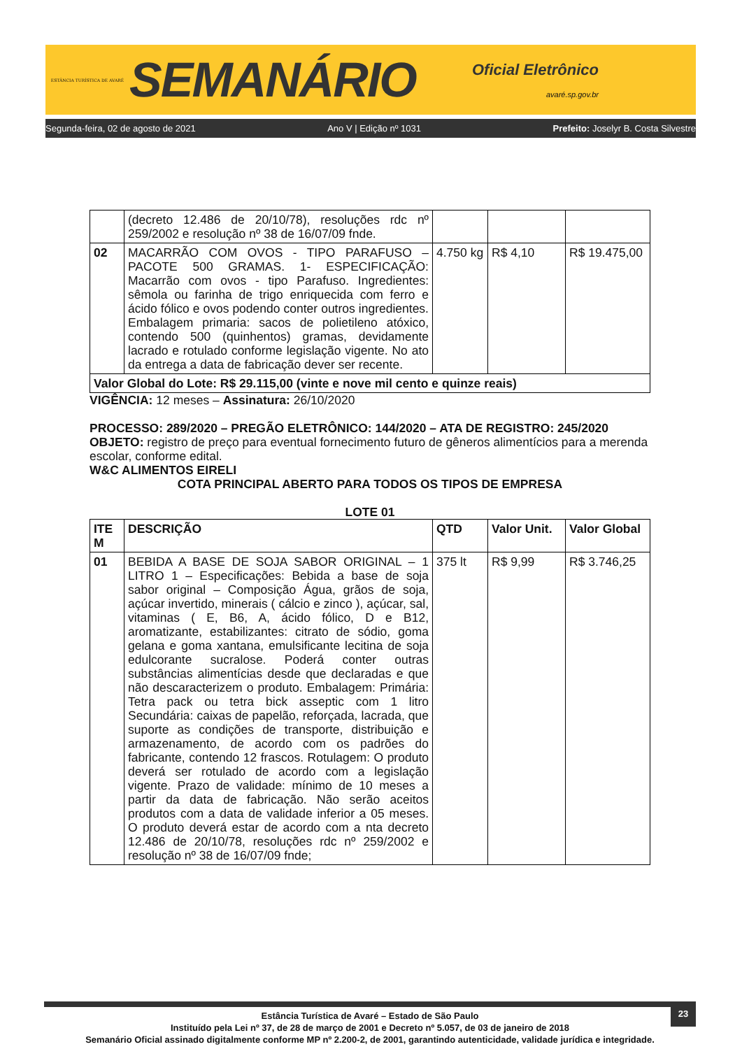ESTÂNCIA TURÍSTICA DE AVARÉ
SEMANÁRIO
Oficial Eletrônico
avaré.sp.gov.br
Segunda-feira, 02 de agosto de 2021 Ano V | Edição nº 1031 Prefeito: Joselyr B. Costa Silvestre
| | (decreto 12.486 de 20/10/78), resoluções rdc nº 259/2002 e resolução nº 38 de 16/07/09 fnde. | | | |
| 02 | MACARRÃO COM OVOS - TIPO PARAFUSO – PACOTE 500 GRAMAS. 1- ESPECIFICAÇÃO: Macarrão com ovos - tipo Parafuso. Ingredientes: sêmola ou farinha de trigo enriquecida com ferro e ácido fólico e ovos podendo conter outros ingredientes. Embalagem primaria: sacos de polietileno atóxico, contendo 500 (quinhentos) gramas, devidamente lacrado e rotulado conforme legislação vigente. No ato da entrega a data de fabricação dever ser recente. | 4.750 kg | R$ 4,10 | R$ 19.475,00 |
| Valor Global do Lote: R$ 29.115,00 (vinte e nove mil cento e quinze reais) | | | | |
VIGÊNCIA: 12 meses – Assinatura: 26/10/2020
PROCESSO: 289/2020 – PREGÃO ELETRÔNICO: 144/2020 – ATA DE REGISTRO: 245/2020
OBJETO: registro de preço para eventual fornecimento futuro de gêneros alimentícios para a merenda escolar, conforme edital.
W&C ALIMENTOS EIRELI
COTA PRINCIPAL ABERTO PARA TODOS OS TIPOS DE EMPRESA
LOTE 01
| ITE M | DESCRIÇÃO | QTD | Valor Unit. | Valor Global |
| --- | --- | --- | --- | --- |
| 01 | BEBIDA A BASE DE SOJA SABOR ORIGINAL – 1 LITRO 1 – Especificações: Bebida a base de soja sabor original – Composição Água, grãos de soja, açúcar invertido, minerais ( cálcio e zinco ), açúcar, sal, vitaminas ( E, B6, A, ácido fólico, D e B12, aromatizante, estabilizantes: citrato de sódio, goma gelana e goma xantana, emulsificante lecitina de soja edulcorante sucralose. Poderá conter outras substâncias alimentícias desde que declaradas e que não descaracterizem o produto. Embalagem: Primária: Tetra pack ou tetra bick asseptic com 1 litro Secundária: caixas de papelão, reforçada, lacrada, que suporte as condições de transporte, distribuição e armazenamento, de acordo com os padrões do fabricante, contendo 12 frascos. Rotulagem: O produto deverá ser rotulado de acordo com a legislação vigente. Prazo de validade: mínimo de 10 meses a partir da data de fabricação. Não serão aceitos produtos com a data de validade inferior a 05 meses. O produto deverá estar de acordo com a nta decreto 12.486 de 20/10/78, resoluções rdc nº 259/2002 e resolução nº 38 de 16/07/09 fnde; | 375 lt | R$ 9,99 | R$ 3.746,25 |
23
Estância Turística de Avaré – Estado de São Paulo
Instituído pela Lei nº 37, de 28 de março de 2001 e Decreto nº 5.057, de 03 de janeiro de 2018
Semanário Oficial assinado digitalmente conforme MP nº 2.200-2, de 2001, garantindo autenticidade, validade jurídica e integridade.